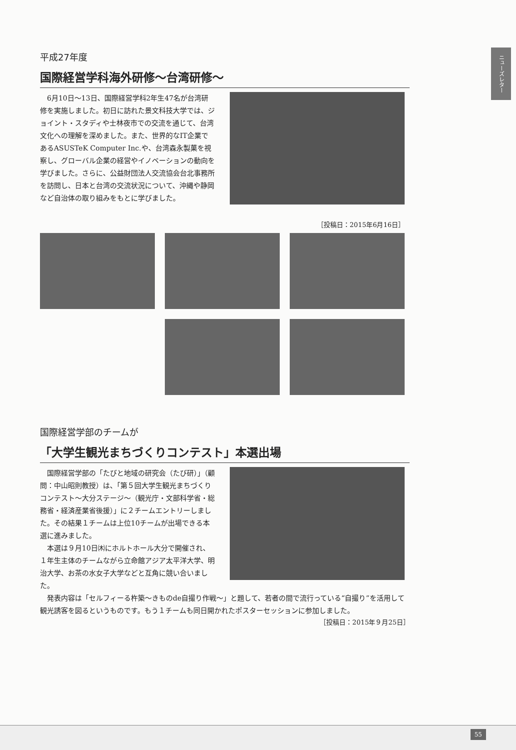ニューズレター
平成27年度
国際経営学科海外研修～台湾研修～
6月10日～13日、国際経営学科2年生47名が台湾研修を実施しました。初日に訪れた景文科技大学では、ジョイント・スタディや士林夜市での交流を通じて、台湾文化への理解を深めました。また、世界的なIT企業であるASUSTeK Computer Inc.や、台湾森永製菓を視察し、グローバル企業の経営やイノベーションの動向を学びました。さらに、公益財団法人交流協会台北事務所を訪問し、日本と台湾の交流状況について、沖縄や静岡など自治体の取り組みをもとに学びました。
［投稿日：2015年6月16日］
国際経営学部のチームが
「大学生観光まちづくりコンテスト」本選出場
国際経営学部の「たびと地域の研究会（たび研）」（顧問：中山昭則教授）は、「第５回大学生観光まちづくりコンテスト～大分ステージ～（観光庁・文部科学省・総務省・経済産業省後援）」に２チームエントリーしました。その結果１チームは上位10チームが出場できる本選に進みました。
本選は９月10日㈭にホルトホール大分で開催され、１年生主体のチームながら立命館アジア太平洋大学、明治大学、お茶の水女子大学などと互角に競い合いました。
発表内容は「セルフィーる杵築～きものde自撮り作戦～」と題して、若者の間で流行っている“自撮り”を活用して観光誘客を図るというものです。もう１チームも同日開かれたポスターセッションに参加しました。
［投稿日：2015年９月25日］
55